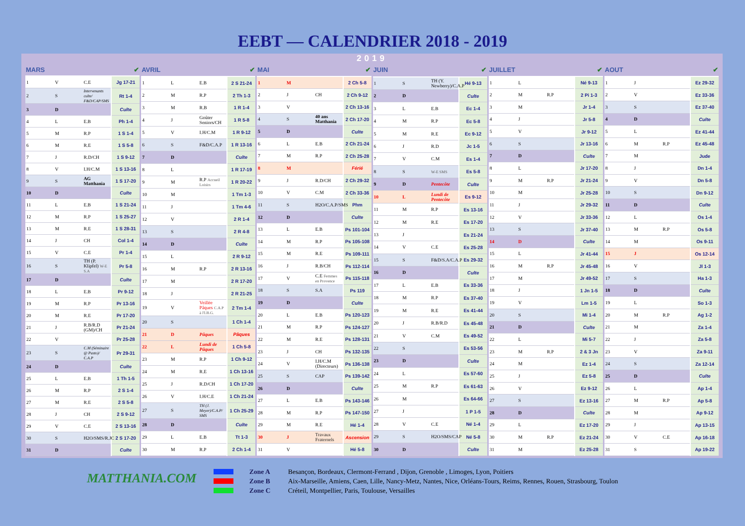EEBT — CALENDRIER 2018 - 2019
2019
| MARS | | | ✔ |
| --- | --- | --- | --- |
| 1 | V | C.E | Jg 17-21 |
| 2 | S | Intervenants culte/ F&D/CAP/SMS | Rt 1-4 |
| 3 | D | | Culte |
| 4 | L | E.B | Ph 1-4 |
| 5 | M | R.P | 1 S 1-4 |
| 6 | M | R.E | 1 S 5-8 |
| 7 | J | R.D/CH | 1 S 9-12 |
| 8 | V | I.H/C.M | 1 S 13-16 |
| 9 | S | AG Matthania | 1 S 17-20 |
| 10 | D | | Culte |
| 11 | L | E.B | 1 S 21-24 |
| 12 | M | R.P | 1 S 25-27 |
| 13 | M | R.E | 1 S 28-31 |
| 14 | J | CH | Col 1-4 |
| 15 | V | C.E | Pr 1-4 |
| 16 | S | TH (P. Klipfel) W-E S.A | Pr 5-8 |
| 17 | D | | Culte |
| 18 | L | E.B | Pr 9-12 |
| 19 | M | R.P | Pr 13-16 |
| 20 | M | R.E | Pr 17-20 |
| 21 | J | R.B/R.D (GM)/CH | Pr 21-24 |
| 22 | V | | Pr 25-28 |
| 23 | S | C.M (Séminaire @ Pasto)/ C.A.P | Pr 29-31 |
| 24 | D | | Culte |
| 25 | L | E.B | 1 Th 1-5 |
| 26 | M | R.P | 2 S 1-4 |
| 27 | M | R.E | 2 S 5-8 |
| 28 | J | CH | 2 S 9-12 |
| 29 | V | C.E | 2 S 13-16 |
| 30 | S | H2O/SMS/R.JC | 2 S 17-20 |
| 31 | D | | Culte |
| AVRIL | | | ✔ |
| --- | --- | --- | --- |
| 1 | L | E.B | 2 S 21-24 |
| 2 | M | R.P | 2 Th 1-3 |
| 3 | M | R.B | 1 R 1-4 |
| 4 | J | Goûter Seniors/CH | 1 R 5-8 |
| 5 | V | I.H/C.M | 1 R 9-12 |
| 6 | S | F&D/C.A.P | 1 R 13-16 |
| 7 | D | | Culte |
| 8 | L | | 1 R 17-19 |
| 9 | M | R.P Accueil Loisirs | 1 R 20-22 |
| 10 | M | | 1 Tm 1-3 |
| 11 | J | | 1 Tm 4-6 |
| 12 | V | | 2 R 1-4 |
| 13 | S | | 2 R 4-8 |
| 14 | D | | Culte |
| 15 | L | | 2 R 9-12 |
| 16 | M | R.P | 2 R 13-16 |
| 17 | M | | 2 R 17-20 |
| 18 | J | | 2 R 21-25 |
| 19 | V | Veillée Pâques C.A.P à l'I.B.G. | 2 Tm 1-4 |
| 20 | S | | 1 Ch 1-4 |
| 21 | D | Pâques | Pâques |
| 22 | L | Lundi de Pâques | 1 Ch 5-8 |
| 23 | M | R.P | 1 Ch 9-12 |
| 24 | M | R.E | 1 Ch 13-16 |
| 25 | J | R.D/CH | 1 Ch 17-20 |
| 26 | V | I.H/C.E | 1 Ch 21-24 |
| 27 | S | TH (J. Meyer)/C.A.P/ SMS | 1 Ch 25-29 |
| 28 | D | | Culte |
| 29 | L | E.B | Tt 1-3 |
| 30 | M | R.P | 2 Ch 1-4 |
| MAI | | | ✔ |
| --- | --- | --- | --- |
| 1 | M | | 2 Ch 5-8 |
| 2 | J | CH | 2 Ch 9-12 |
| 3 | V | | 2 Ch 13-16 |
| 4 | S | 40 ans Matthania | 2 Ch 17-20 |
| 5 | D | | Culte |
| 6 | L | E.B | 2 Ch 21-24 |
| 7 | M | R.P | 2 Ch 25-28 |
| 8 | M | | Férié |
| 9 | J | R.D/CH | 2 Ch 29-32 |
| 10 | V | C.M | 2 Ch 33-36 |
| 11 | S | H2O/C.A.P/SMS | Phm |
| 12 | D | | Culte |
| 13 | L | E.B | Ps 101-104 |
| 14 | M | R.P | Ps 105-108 |
| 15 | M | R.E | Ps 109-111 |
| 16 | J | R.B/CH | Ps 112-114 |
| 17 | V | C.E Femmes en Provence | Ps 115-118 |
| 18 | S | S.A | Ps 119 |
| 19 | D | | Culte |
| 20 | L | E.B | Ps 120-123 |
| 21 | M | R.P | Ps 124-127 |
| 22 | M | R.E | Ps 128-131 |
| 23 | J | CH | Ps 132-135 |
| 24 | V | I.H/C.M (Directeurs) | Ps 136-138 |
| 25 | S | CAP | Ps 139-142 |
| 26 | D | | Culte |
| 27 | L | E.B | Ps 143-146 |
| 28 | M | R.P | Ps 147-150 |
| 29 | M | R.E | Hé 1-4 |
| 30 | J | Travaux Fraternels | Ascension |
| 31 | V | | Hé 5-8 |
| JUIN | | | ✔ |
| --- | --- | --- | --- |
| 1 | S | TH (Y. Newberry)/C.A.P | Hé 9-13 |
| 2 | D | | Culte |
| 3 | L | E.B | Ec 1-4 |
| 4 | M | R.P | Ec 5-8 |
| 5 | M | R.E | Ec 9-12 |
| 6 | J | R.D | Jc 1-5 |
| 7 | V | C.M | Es 1-4 |
| 8 | S | W-E SMS | Es 5-8 |
| 9 | D | Pentecôte | Culte |
| 10 | L | Lundi de Pentecôte | Es 9-12 |
| 11 | M | R.P | Es 13-16 |
| 12 | M | R.E | Es 17-20 |
| 13 | J | | Es 21-24 |
| 14 | V | C.E | Es 25-28 |
| 15 | S | F&D/S.A/C.A.P | Es 29-32 |
| 16 | D | | Culte |
| 17 | L | E.B | Es 33-36 |
| 18 | M | R.P | Es 37-40 |
| 19 | M | R.E | Es 41-44 |
| 20 | J | R.B/R.D | Es 45-48 |
| 21 | V | C.M | Es 49-52 |
| 22 | S | | Es 53-56 |
| 23 | D | | Culte |
| 24 | L | | Es 57-60 |
| 25 | M | R.P | Es 61-63 |
| 26 | M | | Es 64-66 |
| 27 | J | | 1 P 1-5 |
| 28 | V | C.E | Né 1-4 |
| 29 | S | H2O/SMS/CAP | Né 5-8 |
| 30 | D | | Culte |
| JUILLET | | | ✔ |
| --- | --- | --- | --- |
| 1 | L | | Né 9-13 |
| 2 | M | R.P | 2 Pi 1-3 |
| 3 | M | | Jr 1-4 |
| 4 | J | | Jr 5-8 |
| 5 | V | | Jr 9-12 |
| 6 | S | | Jr 13-16 |
| 7 | D | | Culte |
| 8 | L | | Jr 17-20 |
| 9 | M | R.P | Jr 21-24 |
| 10 | M | | Jr 25-28 |
| 11 | J | | Jr 29-32 |
| 12 | V | | Jr 33-36 |
| 13 | S | | Jr 37-40 |
| 14 | D | | Culte |
| 15 | L | | Jr 41-44 |
| 16 | M | R.P | Jr 45-48 |
| 17 | M | | Jr 49-52 |
| 18 | J | | 1 Jn 1-5 |
| 19 | V | | Lm 1-5 |
| 20 | S | | Mi 1-4 |
| 21 | D | | Culte |
| 22 | L | | Mi 5-7 |
| 23 | M | R.P | 2 & 3 Jn |
| 24 | M | | Ez 1-4 |
| 25 | J | | Ez 5-8 |
| 26 | V | | Ez 9-12 |
| 27 | S | | Ez 13-16 |
| 28 | D | | Culte |
| 29 | L | | Ez 17-20 |
| 30 | M | R.P | Ez 21-24 |
| 31 | M | | Ez 25-28 |
| AOUT | | | ✔ |
| --- | --- | --- | --- |
| 1 | J | | Ez 29-32 |
| 2 | V | | Ez 33-36 |
| 3 | S | | Ez 37-40 |
| 4 | D | | Culte |
| 5 | L | | Ez 41-44 |
| 6 | M | R.P | Ez 45-48 |
| 7 | M | | Jude |
| 8 | J | | Dn 1-4 |
| 9 | V | | Dn 5-8 |
| 10 | S | | Dn 9-12 |
| 11 | D | | Culte |
| 12 | L | | Os 1-4 |
| 13 | M | R.P | Os 5-8 |
| 14 | M | | Os 9-11 |
| 15 | J | | Os 12-14 |
| 16 | V | | Jl 1-3 |
| 17 | S | | Ha 1-3 |
| 18 | D | | Culte |
| 19 | L | | So 1-3 |
| 20 | M | R.P | Ag 1-2 |
| 21 | M | | Za 1-4 |
| 22 | J | | Za 5-8 |
| 23 | V | | Za 9-11 |
| 24 | S | | Za 12-14 |
| 25 | D | | Culte |
| 26 | L | | Ap 1-4 |
| 27 | M | R.P | Ap 5-8 |
| 28 | M | | Ap 9-12 |
| 29 | J | | Ap 13-15 |
| 30 | V | C.E | Ap 16-18 |
| 31 | S | | Ap 19-22 |
MATTHANIA.COM
Zone A Besançon, Bordeaux, Clermont-Ferrand , Dijon, Grenoble , Limoges, Lyon, Poitiers
Zone B Aix-Marseille, Amiens, Caen, Lille, Nancy-Metz, Nantes, Nice, Orléans-Tours, Reims, Rennes, Rouen, Strasbourg, Toulon
Zone C Créteil, Montpellier, Paris, Toulouse, Versailles